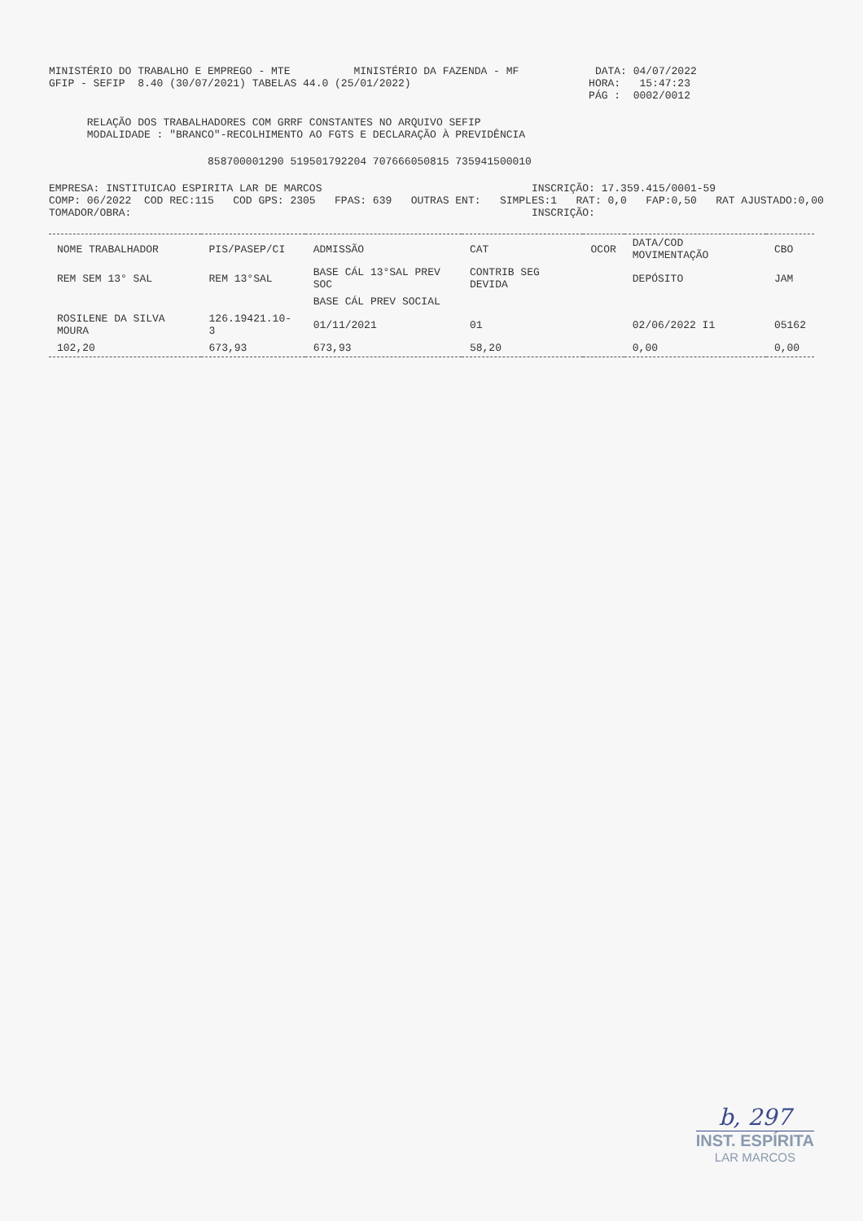MINISTÉRIO DO TRABALHO E EMPREGO - MTE          MINISTÉRIO DA FAZENDA - MF            DATA: 04/07/2022
GFIP - SEFIP  8.40 (30/07/2021) TABELAS 44.0 (25/01/2022)                            HORA:   15:47:23
                                                                                     PÁG :  0002/0012
      RELAÇÃO DOS TRABALHADORES COM GRRF CONSTANTES NO ARQUIVO SEFIP
      MODALIDADE : "BRANCO"-RECOLHIMENTO AO FGTS E DECLARAÇÃO À PREVIDÊNCIA
                         858700001290 519501792204 707666050815 735941500010
EMPRESA: INSTITUICAO ESPIRITA LAR DE MARCOS                                 INSCRIÇÃO: 17.359.415/0001-59
COMP: 06/2022  COD REC:115   COD GPS: 2305   FPAS: 639   OUTRAS ENT:   SIMPLES:1   RAT: 0,0   FAP:0,50   RAT AJUSTADO:0,00
TOMADOR/OBRA:                                                               INSCRIÇÃO:
| NOME TRABALHADOR | PIS/PASEP/CI | ADMISSÃO | CAT | OCOR | DATA/COD MOVIMENTAÇÃO | CBO |
| --- | --- | --- | --- | --- | --- | --- |
| REM SEM 13° SAL | REM 13°SAL | BASE CÁL 13°SAL PREV SOC | CONTRIB SEG DEVIDA | | DEPÓSITO | JAM |
| | | BASE CÁL PREV SOCIAL | | | | |
| ROSILENE DA SILVA MOURA | 126.19421.10-3 | 01/11/2021 | 01 | | 02/06/2022 I1 | 05162 |
| 102,20 | 673,93 | 673,93 | 58,20 | | 0,00 | 0,00 |
b, 297
INST. ESPÍRITA
LAR MARCOS